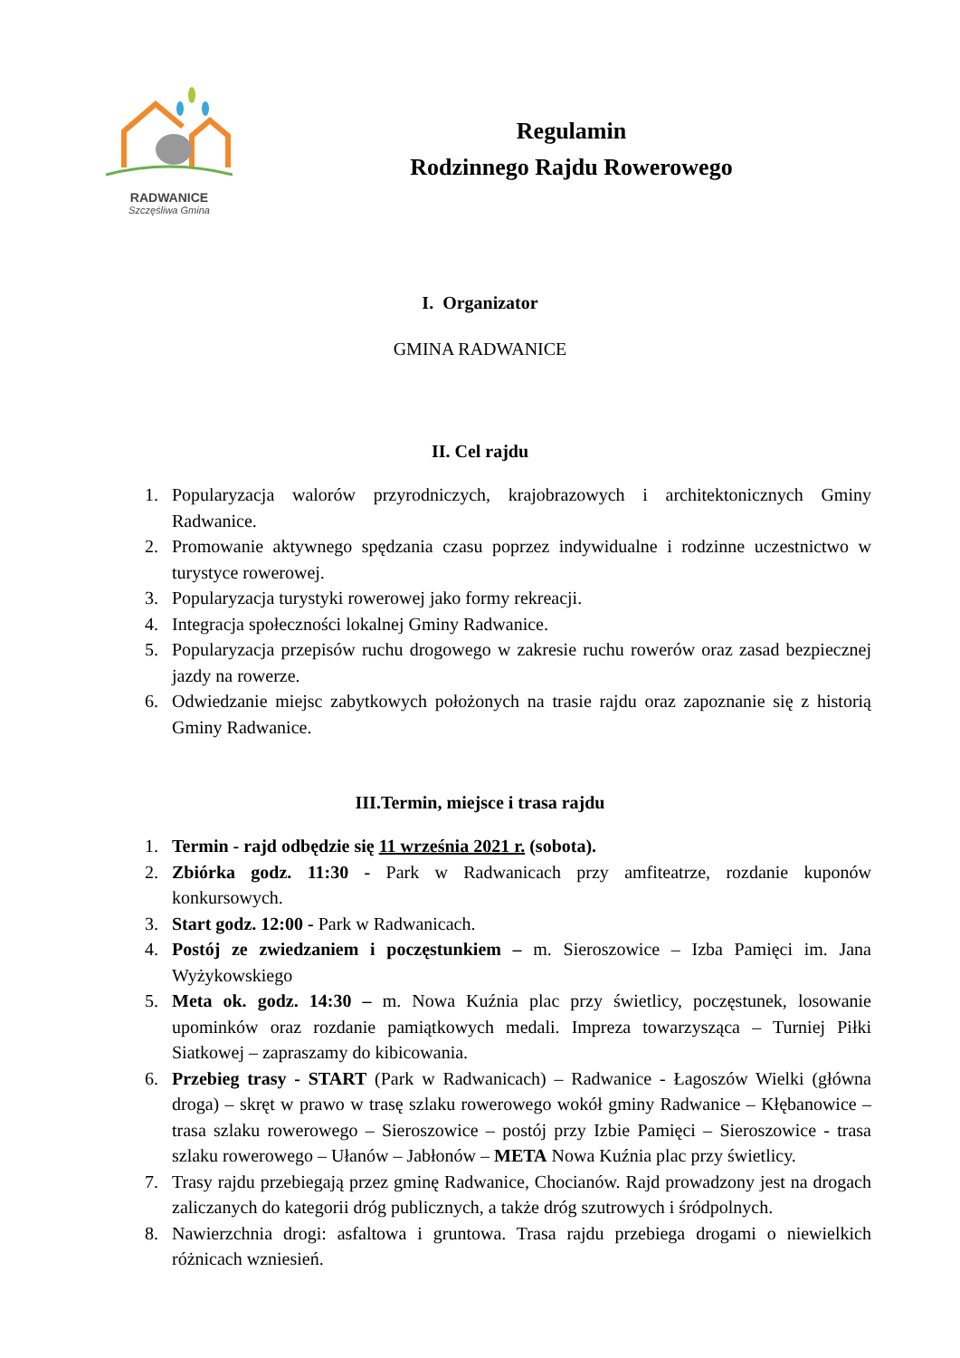RADWANICE
Szczęśliwa Gmina
Regulamin
Rodzinnego Rajdu Rowerowego
I. Organizator
GMINA RADWANICE
II. Cel rajdu
1. Popularyzacja walorów przyrodniczych, krajobrazowych i architektonicznych Gminy Radwanice.
2. Promowanie aktywnego spędzania czasu poprzez indywidualne i rodzinne uczestnictwo w turystyce rowerowej.
3. Popularyzacja turystyki rowerowej jako formy rekreacji.
4. Integracja społeczności lokalnej Gminy Radwanice.
5. Popularyzacja przepisów ruchu drogowego w zakresie ruchu rowerów oraz zasad bezpiecznej jazdy na rowerze.
6. Odwiedzanie miejsc zabytkowych położonych na trasie rajdu oraz zapoznanie się z historią Gminy Radwanice.
III.Termin, miejsce i trasa rajdu
1. Termin - rajd odbędzie się 11 września 2021 r. (sobota).
2. Zbiórka godz. 11:30 - Park w Radwanicach przy amfiteatrze, rozdanie kuponów konkursowych.
3. Start godz. 12:00 - Park w Radwanicach.
4. Postój ze zwiedzaniem i poczęstunkiem – m. Sieroszowice – Izba Pamięci im. Jana Wyżykowskiego
5. Meta ok. godz. 14:30 – m. Nowa Kuźnia plac przy świetlicy, poczęstunek, losowanie upominków oraz rozdanie pamiątkowych medali. Impreza towarzysząca – Turniej Piłki Siatkowej – zapraszamy do kibicowania.
6. Przebieg trasy - START (Park w Radwanicach) – Radwanice - Łagoszów Wielki (główna droga) – skręt w prawo w trasę szlaku rowerowego wokół gminy Radwanice – Kłębanowice – trasa szlaku rowerowego – Sieroszowice – postój przy Izbie Pamięci – Sieroszowice - trasa szlaku rowerowego – Ułanów – Jabłonów – META Nowa Kuźnia plac przy świetlicy.
7. Trasy rajdu przebiegają przez gminę Radwanice, Chocianów. Rajd prowadzony jest na drogach zaliczanych do kategorii dróg publicznych, a także dróg szutrowych i śródpolnych.
8. Nawierzchnia drogi: asfaltowa i gruntowa. Trasa rajdu przebiega drogami o niewielkich różnicach wzniesień.